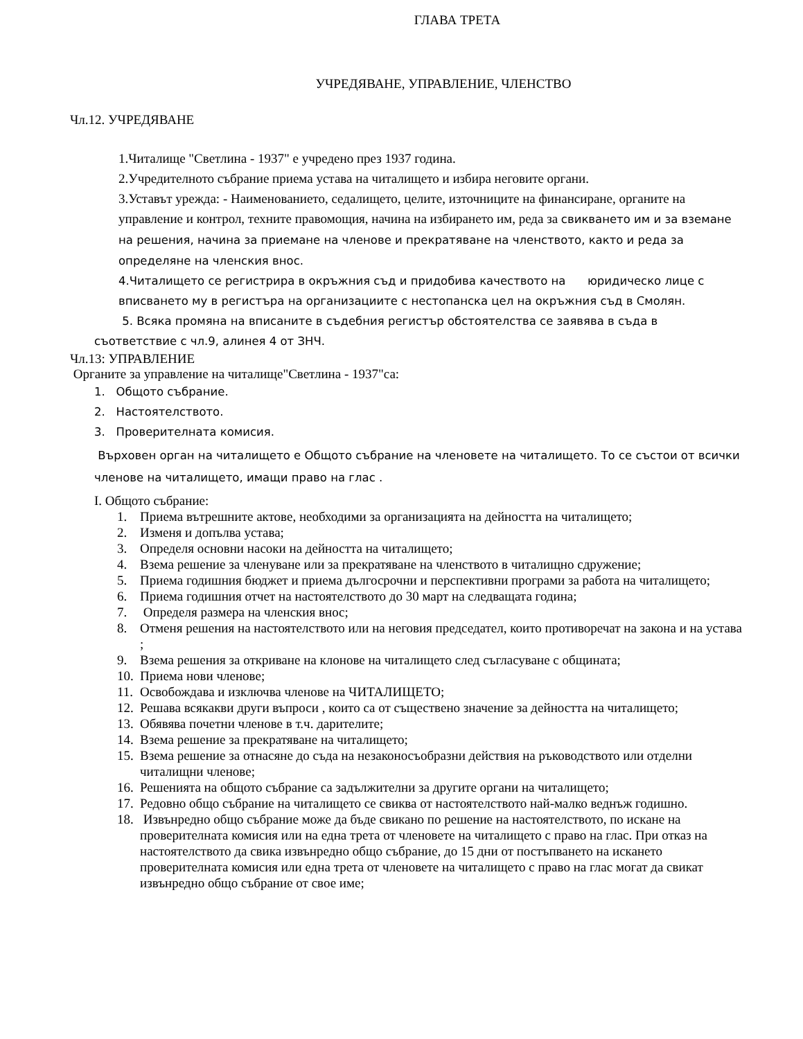ГЛАВА ТРЕТА
УЧРЕДЯВАНЕ, УПРАВЛЕНИЕ, ЧЛЕНСТВО
Чл.12. УЧРЕДЯВАНЕ
1.Читалище "Светлина - 1937" е учредено през 1937 година.
2.Учредителното събрание приема устава на читалището и избира неговите органи.
3.Уставът урежда: - Наименованието, седалището, целите, източниците на финансиране, органите на управление и контрол, техните правомощия, начина на избирането им, реда за свикването им и за вземане на решения, начина за приемане на членове и прекратяване на членството, както и реда за определяне на членския внос.
4.Читалището се регистрира в окръжния съд и придобива качеството на юридическо лице с вписването му в регистъра на организациите с нестопанска цел на окръжния съд в Смолян.
5. Всяка промяна на вписаните в съдебния регистър обстоятелства се заявява в съда в
съответствие с чл.9, алинея 4 от ЗНЧ.
Чл.13: УПРАВЛЕНИЕ
Органите за управление на читалище"Светлина - 1937"са:
1. Общото събрание.
2. Настоятелството.
3. Проверителната комисия.
Върховен орган на читалището е Общото събрание на членовете на читалището. То се състои от всички членове на читалището, имащи право на глас .
I. Общото събрание:
1. Приема вътрешните актове, необходими за организацията на дейността на читалището;
2. Изменя и допълва устава;
3. Определя основни насоки на дейността на читалището;
4. Взема решение за членуване или за прекратяване на членството в читалищно сдружение;
5. Приема годишния бюджет и приема дългосрочни и перспективни програми за работа на читалището;
6. Приема годишния отчет на настоятелството до 30 март на следващата година;
7. Определя размера на членския внос;
8. Отменя решения на настоятелството или на неговия председател, които противоречат на закона и на устава ;
9. Взема решения за откриване на клонове на читалището след съгласуване с общината;
10. Приема нови членове;
11. Освобождава и изключва членове на ЧИТАЛИЩЕТО;
12. Решава всякакви други въпроси , които са от съществено значение за дейността на читалището;
13. Обявява почетни членове в т.ч. дарителите;
14. Взема решение за прекратяване на читалището;
15. Взема решение за отнасяне до съда на незаконосъобразни действия на ръководството или отделни читалищни членове;
16. Решенията на общото събрание са задължителни за другите органи на читалището;
17. Редовно общо събрание на читалището се свиква от настоятелството най-малко веднъж годишно.
18. Извънредно общо събрание може да бъде свикано по решение на настоятелството, по искане на проверителната комисия или на една трета от членовете на читалището с право на глас. При отказ на настоятелството да свика извънредно общо събрание, до 15 дни от постъпването на искането проверителната комисия или една трета от членовете на читалището с право на глас могат да свикат извънредно общо събрание от свое име;